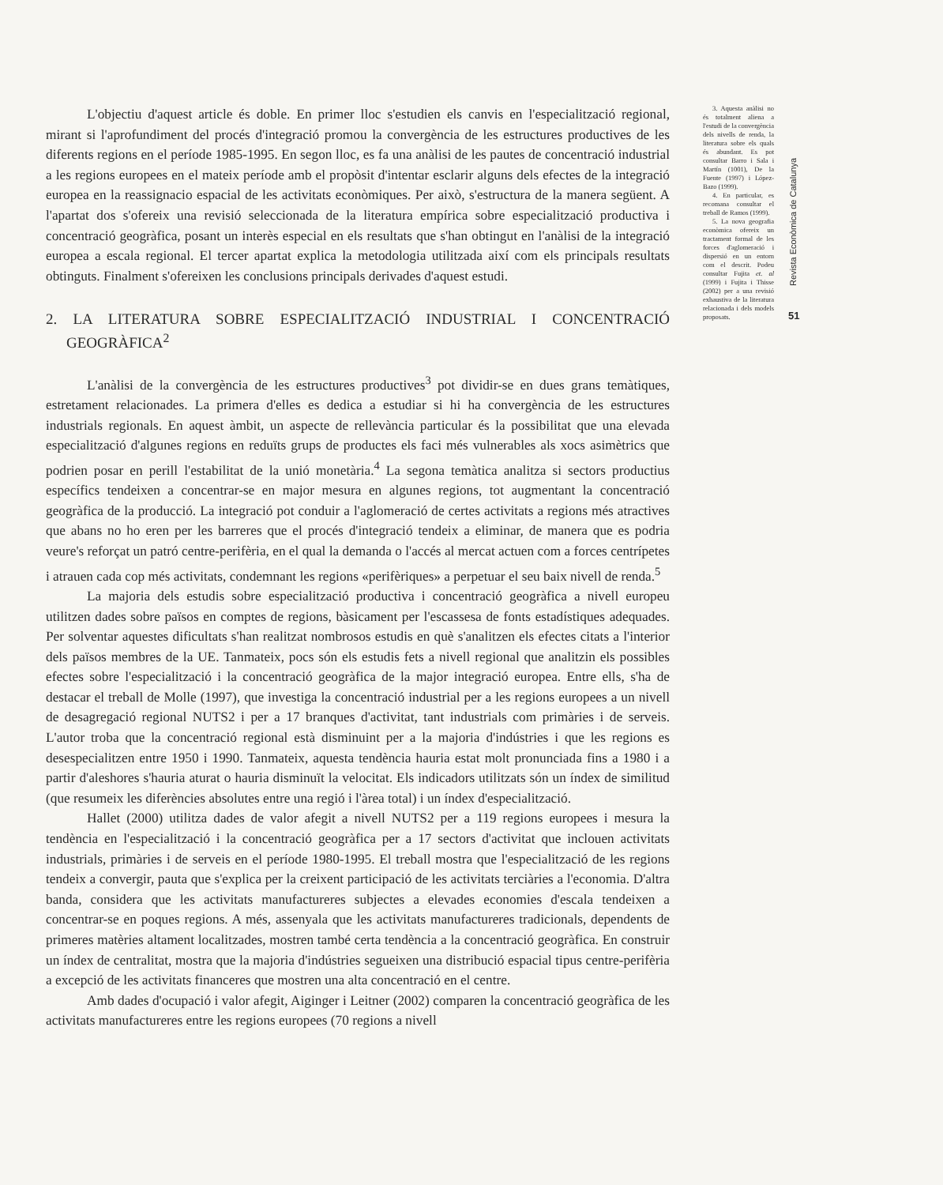L'objectiu d'aquest article és doble. En primer lloc s'estudien els canvis en l'especialització regional, mirant si l'aprofundiment del procés d'integració promou la convergència de les estructures productives de les diferents regions en el període 1985-1995. En segon lloc, es fa una anàlisi de les pautes de concentració industrial a les regions europees en el mateix període amb el propòsit d'intentar esclarir alguns dels efectes de la integració europea en la reassignacio espacial de les activitats econòmiques. Per això, s'estructura de la manera següent. A l'apartat dos s'ofereix una revisió seleccionada de la literatura empírica sobre especialització productiva i concentració geogràfica, posant un interès especial en els resultats que s'han obtingut en l'anàlisi de la integració europea a escala regional. El tercer apartat explica la metodologia utilitzada així com els principals resultats obtinguts. Finalment s'ofereixen les conclusions principals derivades d'aquest estudi.
2. LA LITERATURA SOBRE ESPECIALITZACIÓ INDUSTRIAL I CONCENTRACIÓ GEOGRÀFICA<sup>2</sup>
L'anàlisi de la convergència de les estructures productives<sup>3</sup> pot dividir-se en dues grans temàtiques, estretament relacionades. La primera d'elles es dedica a estudiar si hi ha convergència de les estructures industrials regionals. En aquest àmbit, un aspecte de rellevància particular és la possibilitat que una elevada especialització d'algunes regions en reduïts grups de productes els faci més vulnerables als xocs asimètrics que podrien posar en perill l'estabilitat de la unió monetària.<sup>4</sup> La segona temàtica analitza si sectors productius específics tendeixen a concentrar-se en major mesura en algunes regions, tot augmentant la concentració geogràfica de la producció. La integració pot conduir a l'aglomeració de certes activitats a regions més atractives que abans no ho eren per les barreres que el procés d'integració tendeix a eliminar, de manera que es podria veure's reforçat un patró centre-perifèria, en el qual la demanda o l'accés al mercat actuen com a forces centrípetes i atrauen cada cop més activitats, condemnant les regions «perifèriques» a perpetuar el seu baix nivell de renda.<sup>5</sup>
La majoria dels estudis sobre especialització productiva i concentració geogràfica a nivell europeu utilitzen dades sobre països en comptes de regions, bàsicament per l'escassesa de fonts estadístiques adequades. Per solventar aquestes dificultats s'han realitzat nombrosos estudis en què s'analitzen els efectes citats a l'interior dels països membres de la UE. Tanmateix, pocs són els estudis fets a nivell regional que analitzin els possibles efectes sobre l'especialització i la concentració geogràfica de la major integració europea. Entre ells, s'ha de destacar el treball de Molle (1997), que investiga la concentració industrial per a les regions europees a un nivell de desagregació regional NUTS2 i per a 17 branques d'activitat, tant industrials com primàries i de serveis. L'autor troba que la concentració regional està disminuint per a la majoria d'indústries i que les regions es desespecialitzen entre 1950 i 1990. Tanmateix, aquesta tendència hauria estat molt pronunciada fins a 1980 i a partir d'aleshores s'hauria aturat o hauria disminuït la velocitat. Els indicadors utilitzats són un índex de similitud (que resumeix les diferències absolutes entre una regió i l'àrea total) i un índex d'especialització.
Hallet (2000) utilitza dades de valor afegit a nivell NUTS2 per a 119 regions europees i mesura la tendència en l'especialització i la concentració geogràfica per a 17 sectors d'activitat que inclouen activitats industrials, primàries i de serveis en el període 1980-1995. El treball mostra que l'especialització de les regions tendeix a convergir, pauta que s'explica per la creixent participació de les activitats terciàries a l'economia. D'altra banda, considera que les activitats manufactureres subjectes a elevades economies d'escala tendeixen a concentrar-se en poques regions. A més, assenyala que les activitats manufactureres tradicionals, dependents de primeres matèries altament localitzades, mostren també certa tendència a la concentració geogràfica. En construir un índex de centralitat, mostra que la majoria d'indústries segueixen una distribució espacial tipus centre-perifèria a excepció de les activitats financeres que mostren una alta concentració en el centre.
Amb dades d'ocupació i valor afegit, Aiginger i Leitner (2002) comparen la concentració geogràfica de les activitats manufactureres entre les regions europees (70 regions a nivell
3. Aquesta anàlisi no és totalment aliena a l'estudi de la convergència dels nivells de renda, la literatura sobre els quals és abundant. Es pot consultar Barro i Sala i Martín (1001), De la Fuente (1997) i López-Bazo (1999).
4. En particular, es recomana consultar el treball de Ramos (1999).
5. La nova geografia econòmica ofereix un tractament formal de les forces d'aglomeració i dispersió en un entorn com el descrit. Podeu consultar Fujita et. al (1999) i Fujita i Thisse (2002) per a una revisió exhaustiva de la literatura relacionada i dels models proposats.
Revista Econòmica de Catalunya
51